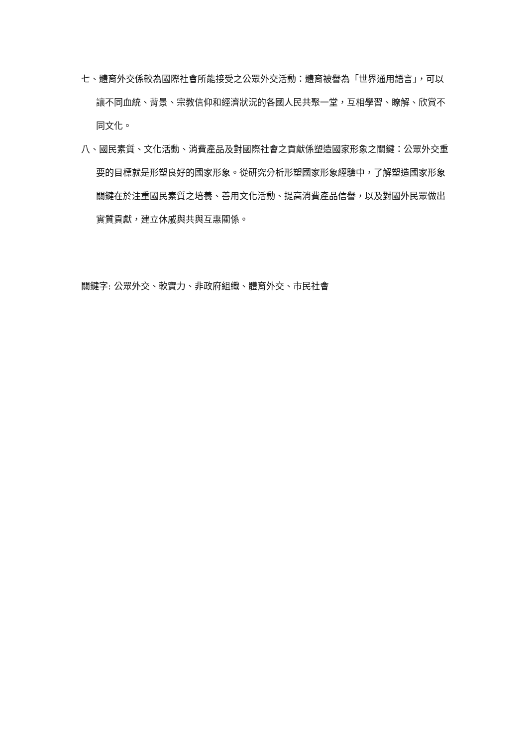七、體育外交係較為國際社會所能接受之公眾外交活動：體育被譽為「世界通用語言」，可以讓不同血統、背景、宗教信仰和經濟狀況的各國人民共聚一堂，互相學習、瞭解、欣賞不同文化。
八、國民素質、文化活動、消費產品及對國際社會之貢獻係塑造國家形象之關鍵：公眾外交重要的目標就是形塑良好的國家形象。從研究分析形塑國家形象經驗中，了解塑造國家形象關鍵在於注重國民素質之培養、善用文化活動、提高消費產品信譽，以及對國外民眾做出實質貢獻，建立休戚與共與互惠關係。
關鍵字: 公眾外交、軟實力、非政府組織、體育外交、市民社會